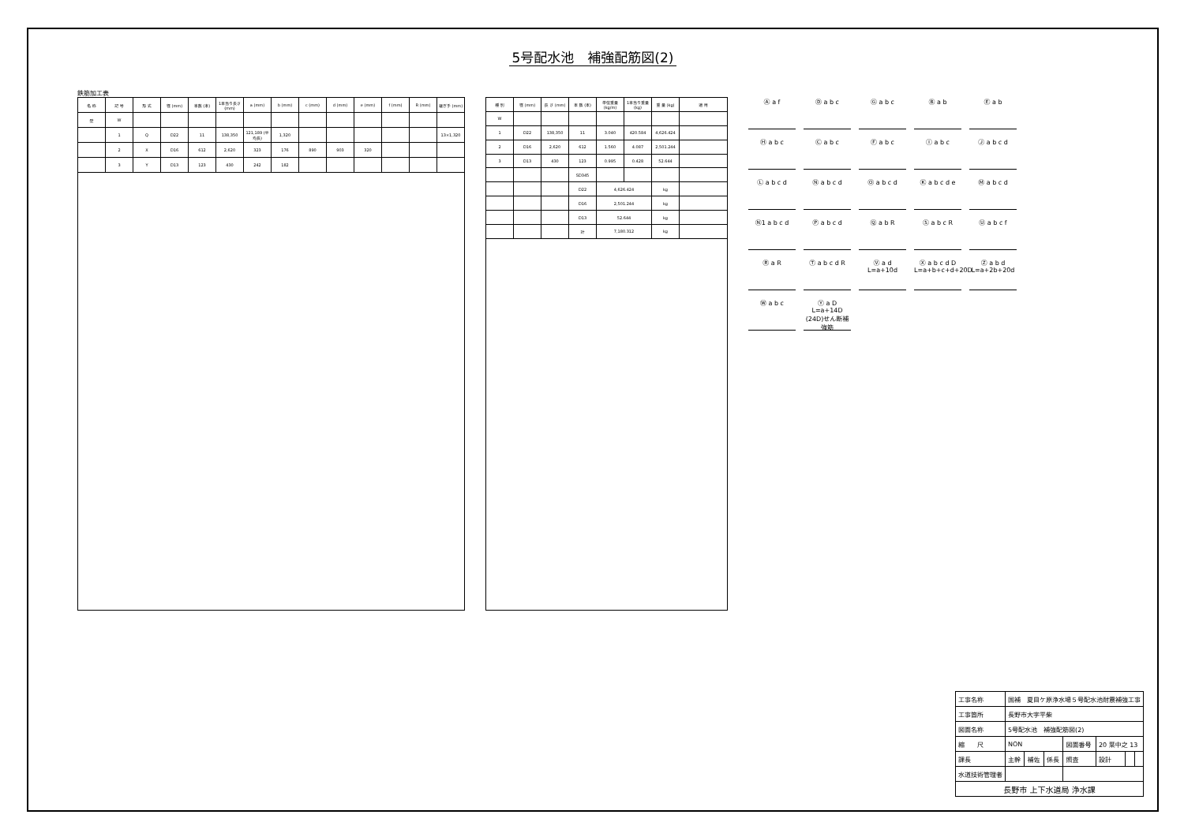5号配水池　補強配筋図(2)
鉄筋加工表
| 名 称 | 記 号 | 形 式 | 径 (mm) | 本数 (本) | 1本当り長さ (mm) | a (mm) | b (mm) | c (mm) | d (mm) | e (mm) | f (mm) | R (mm) | 継ぎ手 (mm) |
| --- | --- | --- | --- | --- | --- | --- | --- | --- | --- | --- | --- | --- | --- |
| 壁 | W | | | | | | | | | | | | |
| | 1 | Q | D22 | 11 | 138,350 | 121,189 (平均長) | 1,320 | | | | | | 13×1,320 |
| | 2 | X | D16 | 612 | 2,620 | 323 | 176 | 890 | 903 | 320 | | | |
| | 3 | Y | D13 | 123 | 430 | 242 | 182 | | | | | | |
| 種 別 | 径 (mm) | 長 さ (mm) | 本 数 (本) | 単位重量 (kg/m) | 1本当り重量 (kg) | 重 量 (kg) | 適 用 |
| --- | --- | --- | --- | --- | --- | --- | --- |
| W | | | | | | | |
| 1 | D22 | 138,350 | 11 | 3.040 | 420.584 | 4,626.424 | |
| 2 | D16 | 2,620 | 612 | 1.560 | 4.087 | 2,501.244 | |
| 3 | D13 | 430 | 123 | 0.995 | 0.428 | 52.644 | |
| | | | SD345 | | | | |
| | | | D22 | 4,626.424 | | kg | |
| | | | D16 | 2,501.244 | | kg | |
| | | | D13 | 52.644 | | kg | |
| | | | 計 | 7,180.312 | | kg | |
Ⓐ a f
Ⓓ a b c
Ⓖ a b c
Ⓑ a b
Ⓔ a b
Ⓗ a b c
Ⓒ a b c
Ⓕ a b c
Ⓘ a b c
Ⓙ a b c d
Ⓛ a b c d
Ⓝ a b c d
Ⓞ a b c d
Ⓚ a b c d e
Ⓜ a b c d
Ⓝ1 a b c d
Ⓟ a b c d
Ⓠ a b R
Ⓢ a b c R
Ⓤ a b c f
Ⓡ a R
Ⓣ a b c d R
Ⓥ a d L=a+10d
Ⓧ a b c d D L=a+b+c+d+20D
Ⓩ a b d L=a+2b+20d
Ⓦ a b c
Ⓨ a D L=a+14D (24D)せん断補強筋
| 工事名称 | 国補 夏目ケ原浄水場５号配水池耐震補強工事 | | | | | | |
| 工事箇所 | 長野市大字平柴 | | | | | | |
| 図面名称 | 5号配水池 補強配筋図(2) | | | | | | |
| 縮 尺 | NON | | | 図面番号 | 20 葉中之 13 | | |
| 課長 | 主幹 | 補佐 | 係長 | 照査 | 設計 | | |
| 水道技術管理者 | | | | | | | |
| 長野市 上下水道局 浄水課 | | | | | | | |